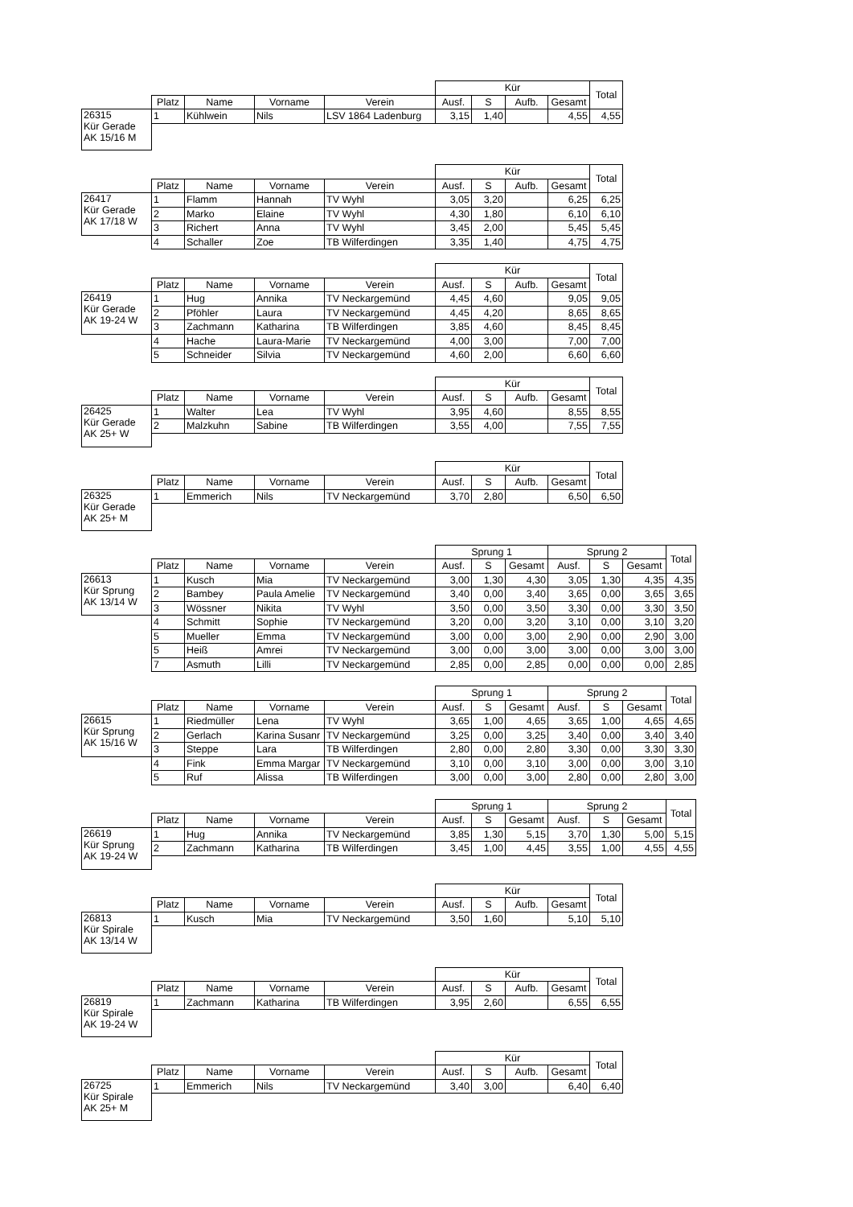| | | | | | Kür | | | | Total |
| | Platz | Name | Vorname | Verein | Ausf. | S | Aufb. | Gesamt | |
| 26315 Kür Gerade AK 15/16 M | 1 | Kühlwein | Nils | LSV 1864 Ladenburg | 3,15 | 1,40 | | 4,55 | 4,55 |
| | | | | | Kür | | | | Total |
| | Platz | Name | Vorname | Verein | Ausf. | S | Aufb. | Gesamt | |
| 26417 Kür Gerade AK 17/18 W | 1 | Flamm | Hannah | TV Wyhl | 3,05 | 3,20 | | 6,25 | 6,25 |
| | 2 | Marko | Elaine | TV Wyhl | 4,30 | 1,80 | | 6,10 | 6,10 |
| | 3 | Richert | Anna | TV Wyhl | 3,45 | 2,00 | | 5,45 | 5,45 |
| | 4 | Schaller | Zoe | TB Wilferdingen | 3,35 | 1,40 | | 4,75 | 4,75 |
| | | | | | Kür | | | | Total |
| | Platz | Name | Vorname | Verein | Ausf. | S | Aufb. | Gesamt | |
| 26419 Kür Gerade AK 19-24 W | 1 | Hug | Annika | TV Neckargemünd | 4,45 | 4,60 | | 9,05 | 9,05 |
| | 2 | Pföhler | Laura | TV Neckargemünd | 4,45 | 4,20 | | 8,65 | 8,65 |
| | 3 | Zachmann | Katharina | TB Wilferdingen | 3,85 | 4,60 | | 8,45 | 8,45 |
| | 4 | Hache | Laura-Marie | TV Neckargemünd | 4,00 | 3,00 | | 7,00 | 7,00 |
| | 5 | Schneider | Silvia | TV Neckargemünd | 4,60 | 2,00 | | 6,60 | 6,60 |
| | | | | | Kür | | | | Total |
| | Platz | Name | Vorname | Verein | Ausf. | S | Aufb. | Gesamt | |
| 26425 Kür Gerade AK 25+ W | 1 | Walter | Lea | TV Wyhl | 3,95 | 4,60 | | 8,55 | 8,55 |
| | 2 | Malzkuhn | Sabine | TB Wilferdingen | 3,55 | 4,00 | | 7,55 | 7,55 |
| | | | | | Kür | | | | Total |
| | Platz | Name | Vorname | Verein | Ausf. | S | Aufb. | Gesamt | |
| 26325 Kür Gerade AK 25+ M | 1 | Emmerich | Nils | TV Neckargemünd | 3,70 | 2,80 | | 6,50 | 6,50 |
| | | | | | Sprung 1 | | | Sprung 2 | | | Total |
| | Platz | Name | Vorname | Verein | Ausf. | S | Gesamt | Ausf. | S | Gesamt | |
| 26613 Kür Sprung AK 13/14 W | 1 | Kusch | Mia | TV Neckargemünd | 3,00 | 1,30 | 4,30 | 3,05 | 1,30 | 4,35 | 4,35 |
| | 2 | Bambey | Paula Amelie | TV Neckargemünd | 3,40 | 0,00 | 3,40 | 3,65 | 0,00 | 3,65 | 3,65 |
| | 3 | Wössner | Nikita | TV Wyhl | 3,50 | 0,00 | 3,50 | 3,30 | 0,00 | 3,30 | 3,50 |
| | 4 | Schmitt | Sophie | TV Neckargemünd | 3,20 | 0,00 | 3,20 | 3,10 | 0,00 | 3,10 | 3,20 |
| | 5 | Mueller | Emma | TV Neckargemünd | 3,00 | 0,00 | 3,00 | 2,90 | 0,00 | 2,90 | 3,00 |
| | 5 | Heiß | Amrei | TV Neckargemünd | 3,00 | 0,00 | 3,00 | 3,00 | 0,00 | 3,00 | 3,00 |
| | 7 | Asmuth | Lilli | TV Neckargemünd | 2,85 | 0,00 | 2,85 | 0,00 | 0,00 | 0,00 | 2,85 |
| | | | | | Sprung 1 | | | Sprung 2 | | | Total |
| | Platz | Name | Vorname | Verein | Ausf. | S | Gesamt | Ausf. | S | Gesamt | |
| 26615 Kür Sprung AK 15/16 W | 1 | Riedmüller | Lena | TV Wyhl | 3,65 | 1,00 | 4,65 | 3,65 | 1,00 | 4,65 | 4,65 |
| | 2 | Gerlach | Karina Susanr | TV Neckargemünd | 3,25 | 0,00 | 3,25 | 3,40 | 0,00 | 3,40 | 3,40 |
| | 3 | Steppe | Lara | TB Wilferdingen | 2,80 | 0,00 | 2,80 | 3,30 | 0,00 | 3,30 | 3,30 |
| | 4 | Fink | Emma Margar | TV Neckargemünd | 3,10 | 0,00 | 3,10 | 3,00 | 0,00 | 3,00 | 3,10 |
| | 5 | Ruf | Alissa | TB Wilferdingen | 3,00 | 0,00 | 3,00 | 2,80 | 0,00 | 2,80 | 3,00 |
| | | | | | Sprung 1 | | | Sprung 2 | | | Total |
| | Platz | Name | Vorname | Verein | Ausf. | S | Gesamt | Ausf. | S | Gesamt | |
| 26619 Kür Sprung AK 19-24 W | 1 | Hug | Annika | TV Neckargemünd | 3,85 | 1,30 | 5,15 | 3,70 | 1,30 | 5,00 | 5,15 |
| | 2 | Zachmann | Katharina | TB Wilferdingen | 3,45 | 1,00 | 4,45 | 3,55 | 1,00 | 4,55 | 4,55 |
| | | | | | Kür | | | | Total |
| | Platz | Name | Vorname | Verein | Ausf. | S | Aufb. | Gesamt | |
| 26813 Kür Spirale AK 13/14 W | 1 | Kusch | Mia | TV Neckargemünd | 3,50 | 1,60 | | 5,10 | 5,10 |
| | | | | | Kür | | | | Total |
| | Platz | Name | Vorname | Verein | Ausf. | S | Aufb. | Gesamt | |
| 26819 Kür Spirale AK 19-24 W | 1 | Zachmann | Katharina | TB Wilferdingen | 3,95 | 2,60 | | 6,55 | 6,55 |
| | | | | | Kür | | | | Total |
| | Platz | Name | Vorname | Verein | Ausf. | S | Aufb. | Gesamt | |
| 26725 Kür Spirale AK 25+ M | 1 | Emmerich | Nils | TV Neckargemünd | 3,40 | 3,00 | | 6,40 | 6,40 |